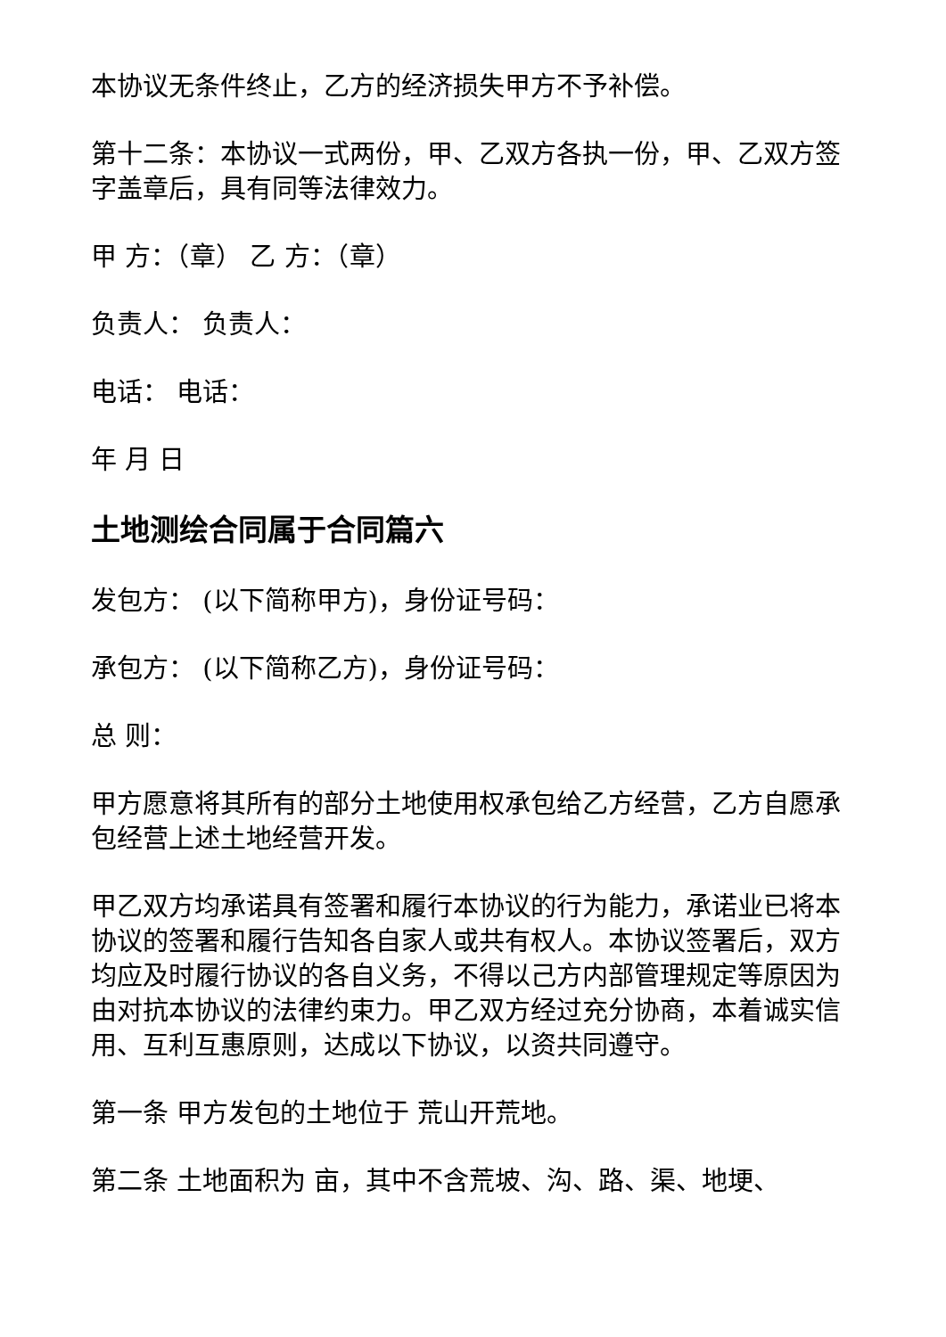本协议无条件终止，乙方的经济损失甲方不予补偿。
第十二条：本协议一式两份，甲、乙双方各执一份，甲、乙双方签字盖章后，具有同等法律效力。
甲 方：（章） 乙 方：（章）
负责人： 负责人：
电话： 电话：
年 月 日
土地测绘合同属于合同篇六
发包方： (以下简称甲方)，身份证号码：
承包方： (以下简称乙方)，身份证号码：
总 则：
甲方愿意将其所有的部分土地使用权承包给乙方经营，乙方自愿承包经营上述土地经营开发。
甲乙双方均承诺具有签署和履行本协议的行为能力，承诺业已将本协议的签署和履行告知各自家人或共有权人。本协议签署后，双方均应及时履行协议的各自义务，不得以己方内部管理规定等原因为由对抗本协议的法律约束力。甲乙双方经过充分协商，本着诚实信用、互利互惠原则，达成以下协议，以资共同遵守。
第一条 甲方发包的土地位于 荒山开荒地。
第二条 土地面积为 亩，其中不含荒坡、沟、路、渠、地埂、